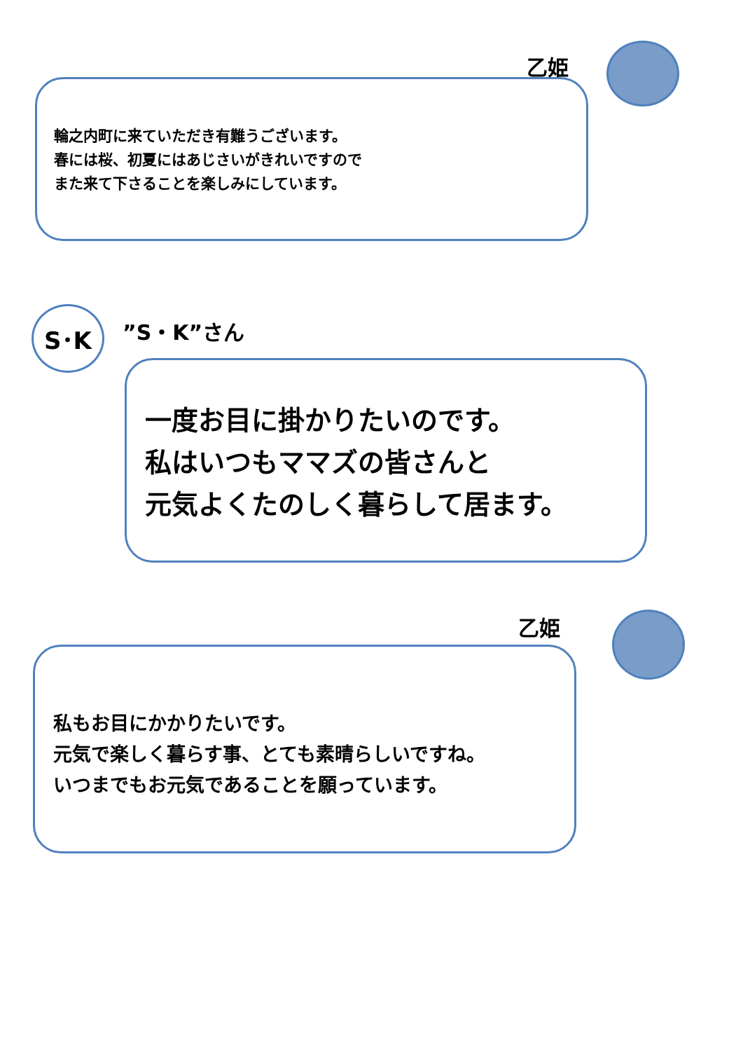乙姫
輪之内町に来ていただき有難うございます。
春には桜、初夏にはあじさいがきれいですので
また来て下さることを楽しみにしています。
S･K ”S・K”さん
一度お目に掛かりたいのです。
私はいつもママズの皆さんと
元気よくたのしく暮らして居ます。
乙姫
私もお目にかかりたいです。
元気で楽しく暮らす事、とても素晴らしいですね。
いつまでもお元気であることを願っています。